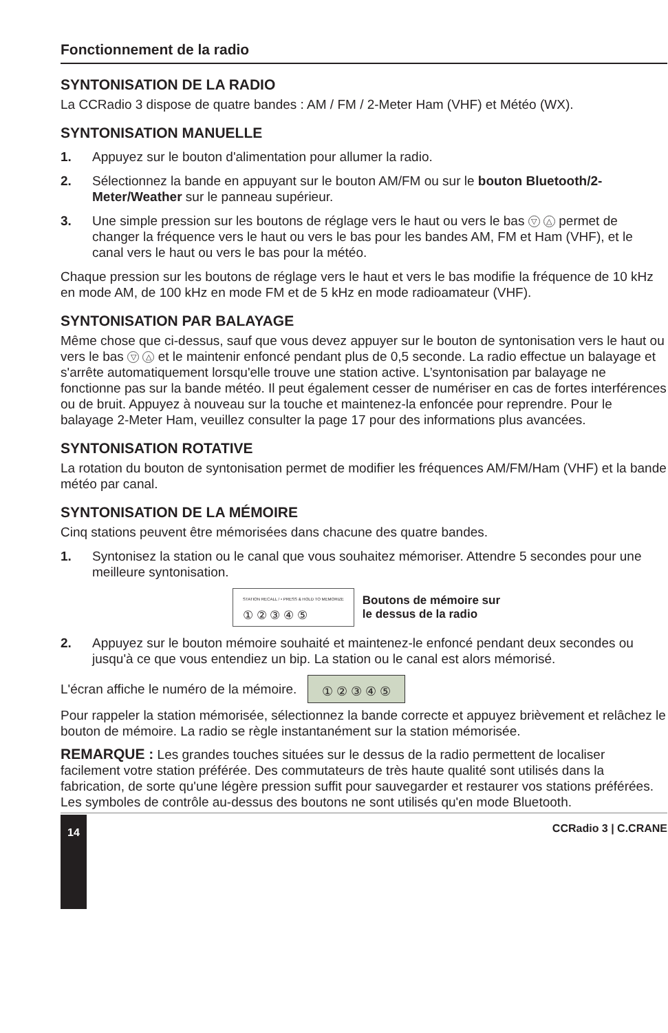Fonctionnement de la radio
SYNTONISATION DE LA RADIO
La CCRadio 3 dispose de quatre bandes : AM / FM / 2-Meter Ham (VHF) et Météo (WX).
SYNTONISATION MANUELLE
1. Appuyez sur le bouton d'alimentation pour allumer la radio.
2. Sélectionnez la bande en appuyant sur le bouton AM/FM ou sur le bouton Bluetooth/2-Meter/Weather sur le panneau supérieur.
3. Une simple pression sur les boutons de réglage vers le haut ou vers le bas ▽ △ permet de changer la fréquence vers le haut ou vers le bas pour les bandes AM, FM et Ham (VHF), et le canal vers le haut ou vers le bas pour la météo.
Chaque pression sur les boutons de réglage vers le haut et vers le bas modifie la fréquence de 10 kHz en mode AM, de 100 kHz en mode FM et de 5 kHz en mode radioamateur (VHF).
SYNTONISATION PAR BALAYAGE
Même chose que ci-dessus, sauf que vous devez appuyer sur le bouton de syntonisation vers le haut ou vers le bas ▽ △ et le maintenir enfoncé pendant plus de 0,5 seconde. La radio effectue un balayage et s'arrête automatiquement lorsqu'elle trouve une station active. L’syntonisation par balayage ne fonctionne pas sur la bande météo. Il peut également cesser de numériser en cas de fortes interférences ou de bruit. Appuyez à nouveau sur la touche et maintenez-la enfoncée pour reprendre. Pour le balayage 2-Meter Ham, veuillez consulter la page 17 pour des informations plus avancées.
SYNTONISATION ROTATIVE
La rotation du bouton de syntonisation permet de modifier les fréquences AM/FM/Ham (VHF) et la bande météo par canal.
SYNTONISATION DE LA MÉMOIRE
Cinq stations peuvent être mémorisées dans chacune des quatre bandes.
1. Syntonisez la station ou le canal que vous souhaitez mémoriser. Attendre 5 secondes pour une meilleure syntonisation.
STATION RECALL / • PRESS & HOLD TO MEMORIZE
① ② ③ ④ ⑤
Boutons de mémoire sur
le dessus de la radio
2. Appuyez sur le bouton mémoire souhaité et maintenez-le enfoncé pendant deux secondes ou jusqu'à ce que vous entendiez un bip. La station ou le canal est alors mémorisé.
L'écran affiche le numéro de la mémoire. ① ② ③ ④ ⑤
Pour rappeler la station mémorisée, sélectionnez la bande correcte et appuyez brièvement et relâchez le bouton de mémoire. La radio se règle instantanément sur la station mémorisée.
REMARQUE : Les grandes touches situées sur le dessus de la radio permettent de localiser facilement votre station préférée. Des commutateurs de très haute qualité sont utilisés dans la fabrication, de sorte qu'une légère pression suffit pour sauvegarder et restaurer vos stations préférées.
Les symboles de contrôle au-dessus des boutons ne sont utilisés qu'en mode Bluetooth.
14 CCRadio 3 | C.CRANE